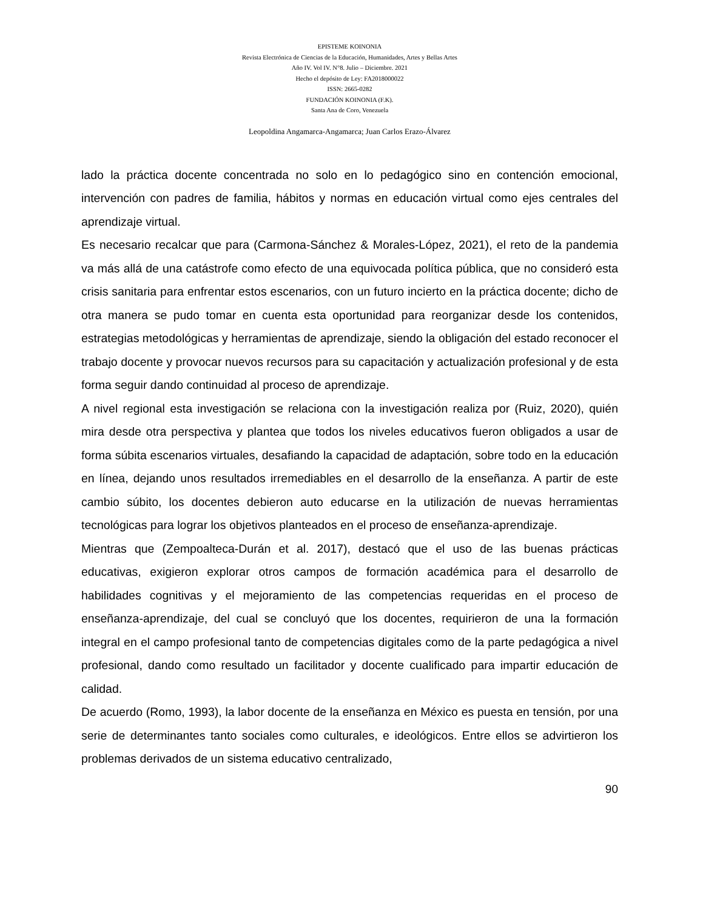EPISTEME KOINONIA
Revista Electrónica de Ciencias de la Educación, Humanidades, Artes y Bellas Artes
Año IV. Vol IV. N°8. Julio – Diciembre. 2021
Hecho el depósito de Ley: FA2018000022
ISSN: 2665-0282
FUNDACIÓN KOINONIA (F.K).
Santa Ana de Coro, Venezuela
Leopoldina Angamarca-Angamarca; Juan Carlos Erazo-Álvarez
lado la práctica docente concentrada no solo en lo pedagógico sino en contención emocional, intervención con padres de familia, hábitos y normas en educación virtual como ejes centrales del aprendizaje virtual.
Es necesario recalcar que para (Carmona-Sánchez & Morales-López, 2021), el reto de la pandemia va más allá de una catástrofe como efecto de una equivocada política pública, que no consideró esta crisis sanitaria para enfrentar estos escenarios, con un futuro incierto en la práctica docente; dicho de otra manera se pudo tomar en cuenta esta oportunidad para reorganizar desde los contenidos, estrategias metodológicas y herramientas de aprendizaje, siendo la obligación del estado reconocer el trabajo docente y provocar nuevos recursos para su capacitación y actualización profesional y de esta forma seguir dando continuidad al proceso de aprendizaje.
A nivel regional esta investigación se relaciona con la investigación realiza por (Ruiz, 2020), quién mira desde otra perspectiva y plantea que todos los niveles educativos fueron obligados a usar de forma súbita escenarios virtuales, desafiando la capacidad de adaptación, sobre todo en la educación en línea, dejando unos resultados irremediables en el desarrollo de la enseñanza. A partir de este cambio súbito, los docentes debieron auto educarse en la utilización de nuevas herramientas tecnológicas para lograr los objetivos planteados en el proceso de enseñanza-aprendizaje.
Mientras que (Zempoalteca-Durán et al. 2017), destacó que el uso de las buenas prácticas educativas, exigieron explorar otros campos de formación académica para el desarrollo de habilidades cognitivas y el mejoramiento de las competencias requeridas en el proceso de enseñanza-aprendizaje, del cual se concluyó que los docentes, requirieron de una la formación integral en el campo profesional tanto de competencias digitales como de la parte pedagógica a nivel profesional, dando como resultado un facilitador y docente cualificado para impartir educación de calidad.
De acuerdo (Romo, 1993), la labor docente de la enseñanza en México es puesta en tensión, por una serie de determinantes tanto sociales como culturales, e ideológicos. Entre ellos se advirtieron los problemas derivados de un sistema educativo centralizado,
90